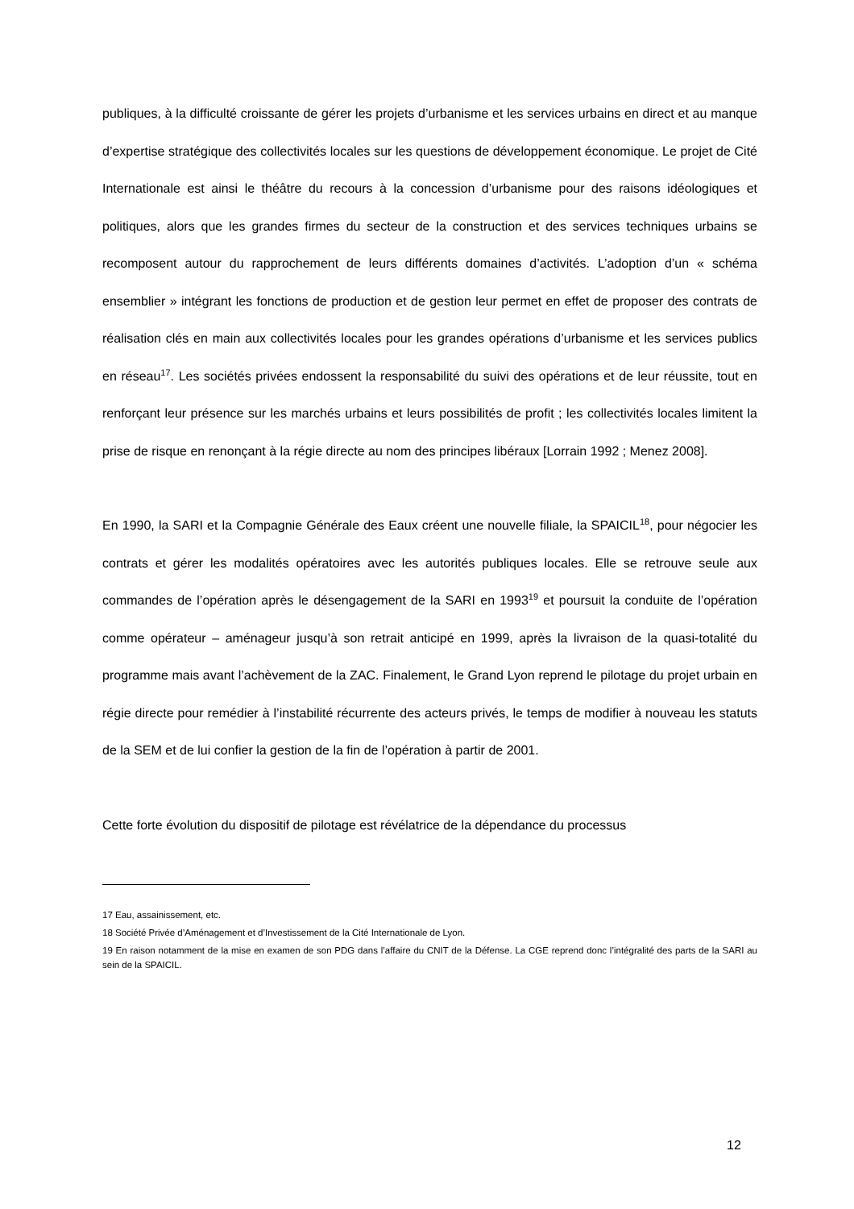publiques, à la difficulté croissante de gérer les projets d’urbanisme et les services urbains en direct et au manque d’expertise stratégique des collectivités locales sur les questions de développement économique. Le projet de Cité Internationale est ainsi le théâtre du recours à la concession d’urbanisme pour des raisons idéologiques et politiques, alors que les grandes firmes du secteur de la construction et des services techniques urbains se recomposent autour du rapprochement de leurs différents domaines d’activités. L’adoption d’un « schéma ensemblier » intégrant les fonctions de production et de gestion leur permet en effet de proposer des contrats de réalisation clés en main aux collectivités locales pour les grandes opérations d’urbanisme et les services publics en réseau<sup>17</sup>. Les sociétés privées endossent la responsabilité du suivi des opérations et de leur réussite, tout en renforçant leur présence sur les marchés urbains et leurs possibilités de profit ; les collectivités locales limitent la prise de risque en renonçant à la régie directe au nom des principes libéraux [Lorrain 1992 ; Menez 2008].
En 1990, la SARI et la Compagnie Générale des Eaux créent une nouvelle filiale, la SPAICIL<sup>18</sup>, pour négocier les contrats et gérer les modalités opératoires avec les autorités publiques locales. Elle se retrouve seule aux commandes de l’opération après le désengagement de la SARI en 1993<sup>19</sup> et poursuit la conduite de l’opération comme opérateur – aménageur jusqu’à son retrait anticipé en 1999, après la livraison de la quasi-totalité du programme mais avant l’achèvement de la ZAC. Finalement, le Grand Lyon reprend le pilotage du projet urbain en régie directe pour remédier à l’instabilité récurrente des acteurs privés, le temps de modifier à nouveau les statuts de la SEM et de lui confier la gestion de la fin de l’opération à partir de 2001.
Cette forte évolution du dispositif de pilotage est révélatrice de la dépendance du processus
17 Eau, assainissement, etc.
18 Société Privée d’Aménagement et d’Investissement de la Cité Internationale de Lyon.
19 En raison notamment de la mise en examen de son PDG dans l’affaire du CNIT de la Défense. La CGE reprend donc l’intégralité des parts de la SARI au sein de la SPAICIL.
12